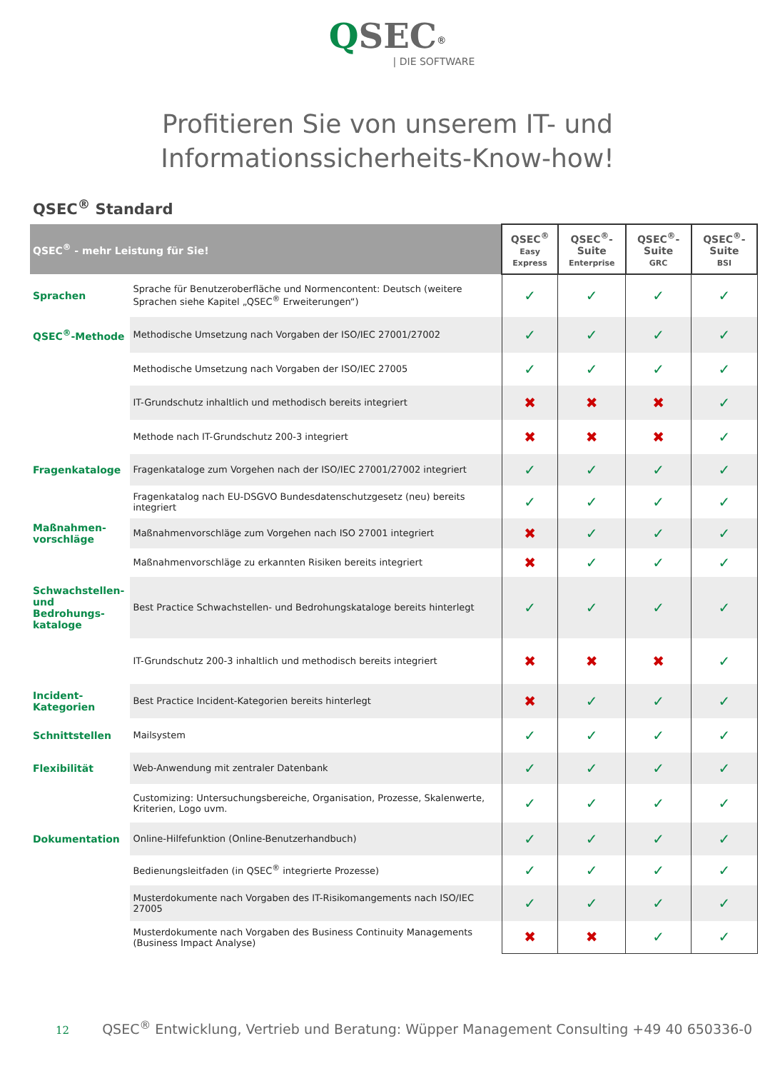QSEC<sup>®</sup>
| DIE SOFTWARE
Profitieren Sie von unserem IT- und
Informationssicherheits-Know-how!
QSEC<sup>®</sup> Standard
| QSEC<sup>®</sup> - mehr Leistung für Sie! | | QSEC<sup>®</sup> Easy Express | QSEC<sup>®</sup>-Suite Enterprise | QSEC<sup>®</sup>-Suite GRC | QSEC<sup>®</sup>-Suite BSI |
| --- | --- | --- | --- | --- | --- |
| Sprachen | Sprache für Benutzeroberfläche und Normencontent: Deutsch (weitere Sprachen siehe Kapitel „QSEC<sup>®</sup> Erweiterungen“) | ✓ | ✓ | ✓ | ✓ |
| QSEC<sup>®</sup>-Methode | Methodische Umsetzung nach Vorgaben der ISO/IEC 27001/27002 | ✓ | ✓ | ✓ | ✓ |
| | Methodische Umsetzung nach Vorgaben der ISO/IEC 27005 | ✓ | ✓ | ✓ | ✓ |
| | IT-Grundschutz inhaltlich und methodisch bereits integriert | ✖ | ✖ | ✖ | ✓ |
| | Methode nach IT-Grundschutz 200-3 integriert | ✖ | ✖ | ✖ | ✓ |
| Fragenkataloge | Fragenkataloge zum Vorgehen nach der ISO/IEC 27001/27002 integriert | ✓ | ✓ | ✓ | ✓ |
| | Fragenkatalog nach EU-DSGVO Bundesdatenschutzgesetz (neu) bereits integriert | ✓ | ✓ | ✓ | ✓ |
| Maßnahmen- vorschläge | Maßnahmenvorschläge zum Vorgehen nach ISO 27001 integriert | ✖ | ✓ | ✓ | ✓ |
| | Maßnahmenvorschläge zu erkannten Risiken bereits integriert | ✖ | ✓ | ✓ | ✓ |
| Schwachstellen- und Bedrohungs- kataloge | Best Practice Schwachstellen- und Bedrohungskataloge bereits hinterlegt | ✓ | ✓ | ✓ | ✓ |
| | IT-Grundschutz 200-3 inhaltlich und methodisch bereits integriert | ✖ | ✖ | ✖ | ✓ |
| Incident- Kategorien | Best Practice Incident-Kategorien bereits hinterlegt | ✖ | ✓ | ✓ | ✓ |
| Schnittstellen | Mailsystem | ✓ | ✓ | ✓ | ✓ |
| Flexibilität | Web-Anwendung mit zentraler Datenbank | ✓ | ✓ | ✓ | ✓ |
| | Customizing: Untersuchungsbereiche, Organisation, Prozesse, Skalenwerte, Kriterien, Logo uvm. | ✓ | ✓ | ✓ | ✓ |
| Dokumentation | Online-Hilfefunktion (Online-Benutzerhandbuch) | ✓ | ✓ | ✓ | ✓ |
| | Bedienungsleitfaden (in QSEC<sup>®</sup> integrierte Prozesse) | ✓ | ✓ | ✓ | ✓ |
| | Musterdokumente nach Vorgaben des IT-Risikomangements nach ISO/IEC 27005 | ✓ | ✓ | ✓ | ✓ |
| | Musterdokumente nach Vorgaben des Business Continuity Managements (Business Impact Analyse) | ✖ | ✖ | ✓ | ✓ |
12 QSEC<sup>®</sup> Entwicklung, Vertrieb und Beratung: Wüpper Management Consulting +49 40 650336-0